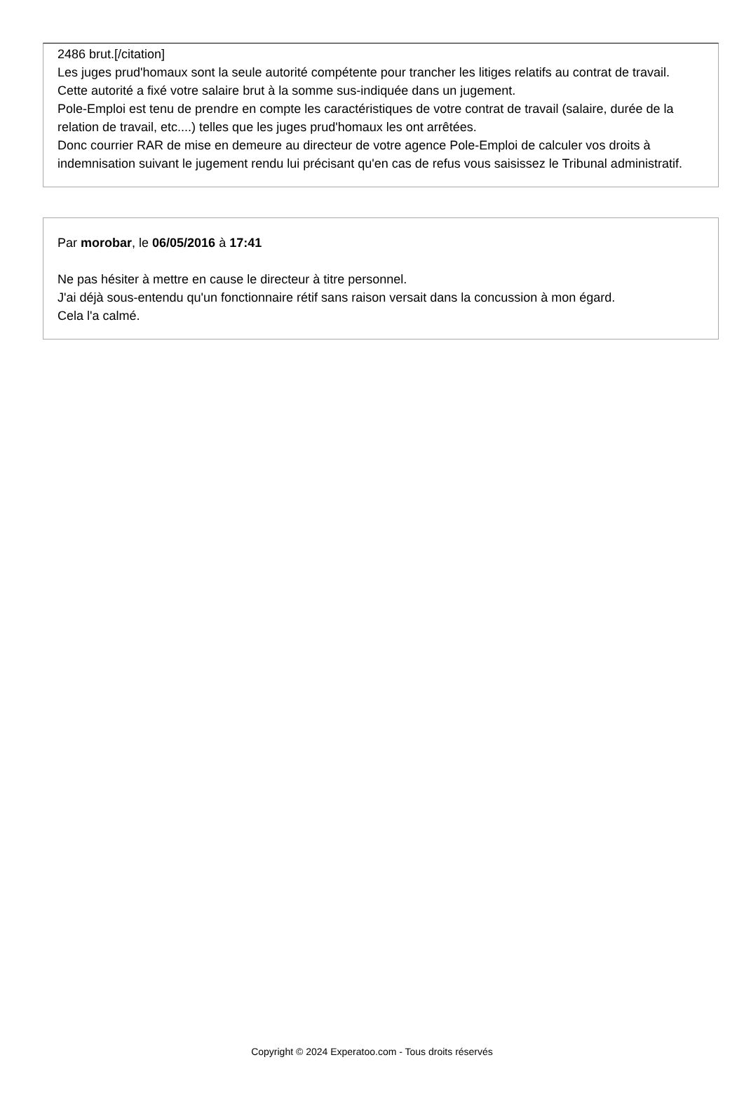2486 brut.[/citation]
Les juges prud'homaux sont la seule autorité compétente pour trancher les litiges relatifs au contrat de travail.
Cette autorité a fixé votre salaire brut à la somme sus-indiquée dans un jugement.
Pole-Emploi est tenu de prendre en compte les caractéristiques de votre contrat de travail (salaire, durée de la relation de travail, etc....) telles que les juges prud'homaux les ont arrêtées.
Donc courrier RAR de mise en demeure au directeur de votre agence Pole-Emploi de calculer vos droits à indemnisation suivant le jugement rendu lui précisant qu'en cas de refus vous saisissez le Tribunal administratif.
Par morobar, le 06/05/2016 à 17:41
Ne pas hésiter à mettre en cause le directeur à titre personnel.
J'ai déjà sous-entendu qu'un fonctionnaire rétif sans raison versait dans la concussion à mon égard.
Cela l'a calmé.
Copyright © 2024 Experatoo.com - Tous droits réservés